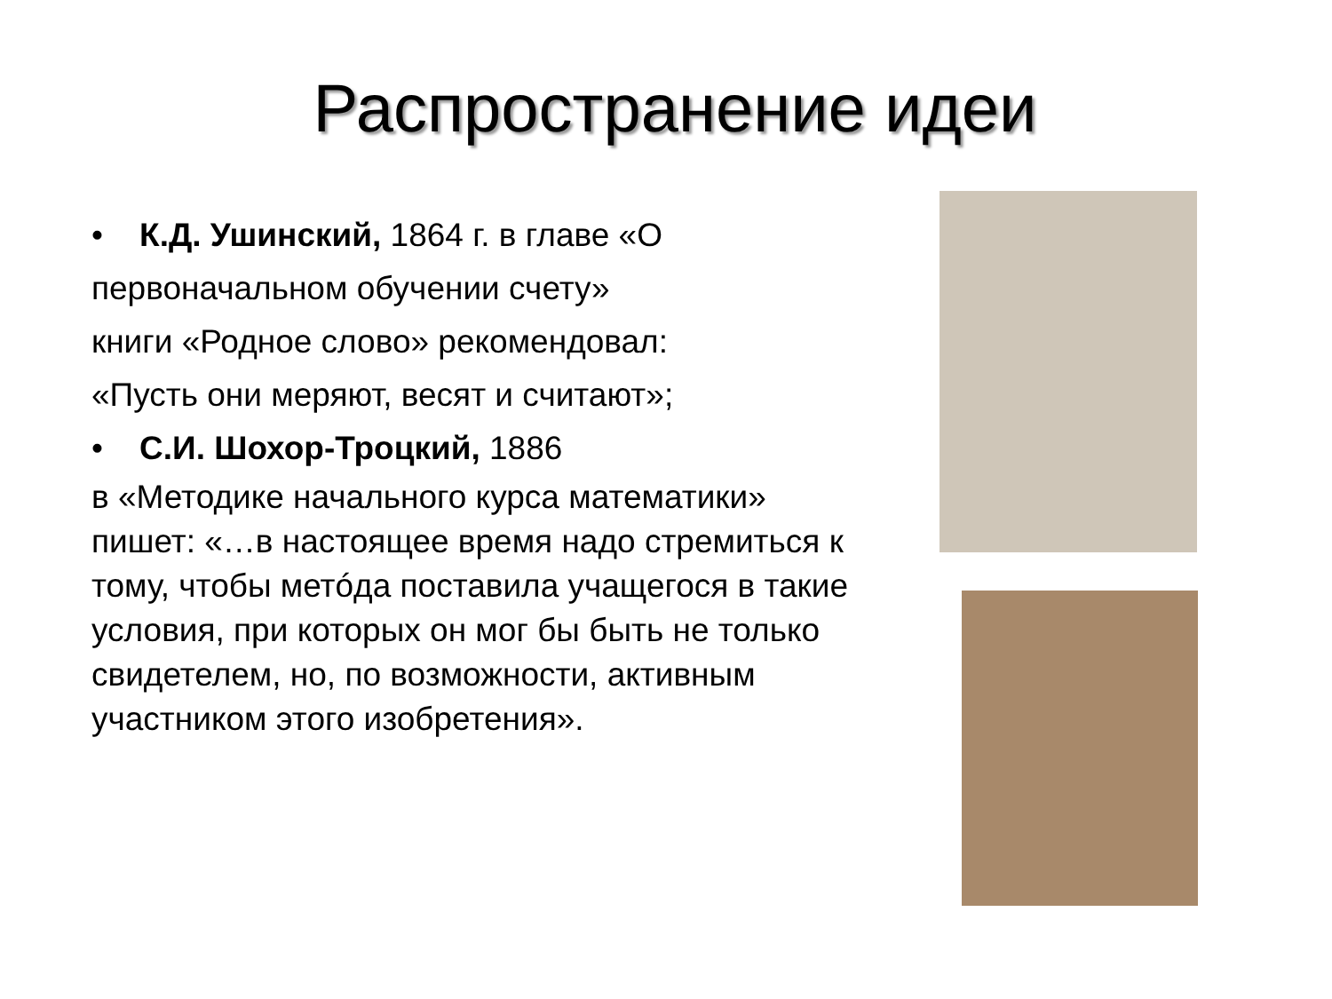Распространение идеи
• К.Д. Ушинский, 1864 г. в главе «О первоначальном обучении счету»
книги «Родное слово» рекомендовал:
«Пусть они меряют, весят и считают»;
• С.И. Шохор-Троцкий, 1886
в «Методике начального курса математики» пишет: «…в настоящее время надо стремиться к тому, чтобы метóда поставила учащегося в такие условия, при которых он мог бы быть не только свидетелем, но, по возможности, активным участником этого изобретения».